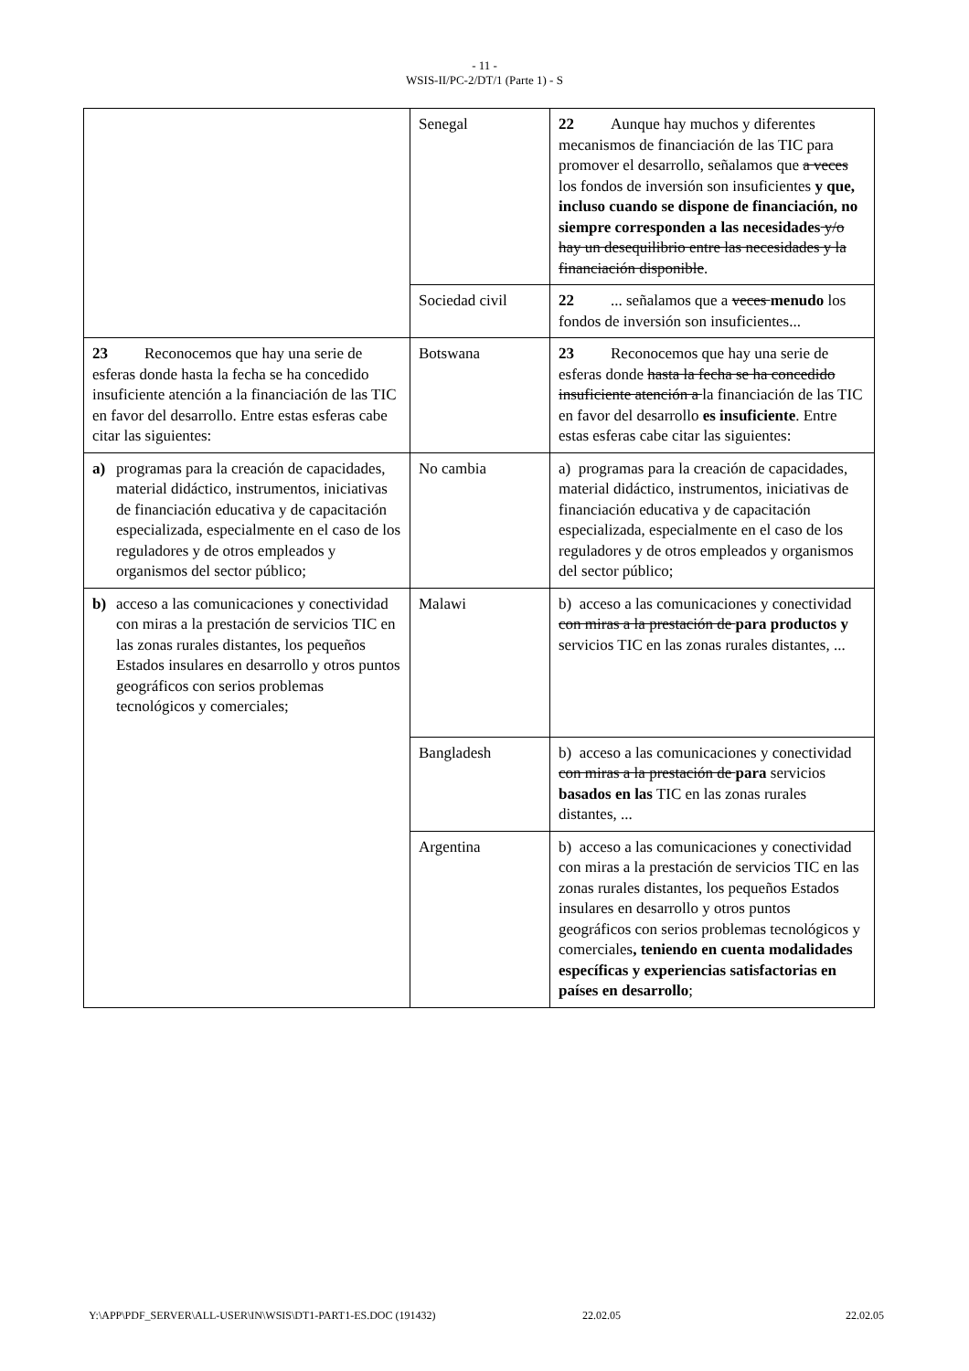- 11 -
WSIS-II/PC-2/DT/1 (Parte 1) - S
| | Senegal | 22 Aunque hay muchos y diferentes mecanismos de financiación de las TIC para promover el desarrollo, señalamos que a veces los fondos de inversión son insuficientes y que, incluso cuando se dispone de financiación, no siempre corresponden a las necesidades y/o hay un desequilibrio entre las necesidades y la financiación disponible . |
| | Sociedad civil | 22 ... señalamos que a veces menudo los fondos de inversión son insuficientes... |
| 23 Reconocemos que hay una serie de esferas donde hasta la fecha se ha concedido insuficiente atención a la financiación de las TIC en favor del desarrollo. Entre estas esferas cabe citar las siguientes: | Botswana | 23 Reconocemos que hay una serie de esferas donde hasta la fecha se ha concedido insuficiente atención a la financiación de las TIC en favor del desarrollo es insuficiente . Entre estas esferas cabe citar las siguientes: |
| a) programas para la creación de capacidades, material didáctico, instrumentos, iniciativas de financiación educativa y de capacitación especializada, especialmente en el caso de los reguladores y de otros empleados y organismos del sector público; | No cambia | a) programas para la creación de capacidades, material didáctico, instrumentos, iniciativas de financiación educativa y de capacitación especializada, especialmente en el caso de los reguladores y de otros empleados y organismos del sector público; |
| b) acceso a las comunicaciones y conectividad con miras a la prestación de servicios TIC en las zonas rurales distantes, los pequeños Estados insulares en desarrollo y otros puntos geográficos con serios problemas tecnológicos y comerciales; | Malawi | b) acceso a las comunicaciones y conectividad con miras a la prestación de para productos y servicios TIC en las zonas rurales distantes, ... |
| | Bangladesh | b) acceso a las comunicaciones y conectividad con miras a la prestación de para servicios basados en las TIC en las zonas rurales distantes, ... |
| | Argentina | b) acceso a las comunicaciones y conectividad con miras a la prestación de servicios TIC en las zonas rurales distantes, los pequeños Estados insulares en desarrollo y otros puntos geográficos con serios problemas tecnológicos y comerciales , teniendo en cuenta modalidades específicas y experiencias satisfactorias en países en desarrollo ; |
Y:\APP\PDF_SERVER\ALL-USER\IN\WSIS\DT1-PART1-ES.DOC (191432) 22.02.05 22.02.05